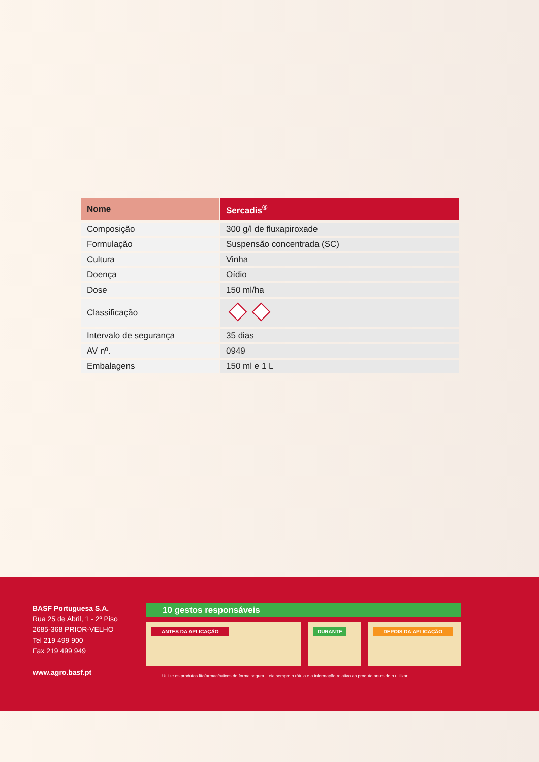| Nome | Sercadis<sup>®</sup> |
| --- | --- |
| Composição | 300 g/l de fluxapiroxade |
| Formulação | Suspensão concentrada (SC) |
| Cultura | Vinha |
| Doença | Oídio |
| Dose | 150 ml/ha |
| Classificação | |
| Intervalo de segurança | 35 dias |
| AV nº. | 0949 |
| Embalagens | 150 ml e 1 L |
BASF Portuguesa S.A.
Rua 25 de Abril, 1 - 2º Piso
2685-368 PRIOR-VELHO
Tel 219 499 900
Fax 219 499 949
www.agro.basf.pt
10 gestos responsáveis
ANTES DA APLICAÇÃO DURANTE DEPOIS DA APLICAÇÃO
Utilize os produtos fitofarmacêuticos de forma segura. Leia sempre o rótulo e a informação relativa ao produto antes de o utilizar